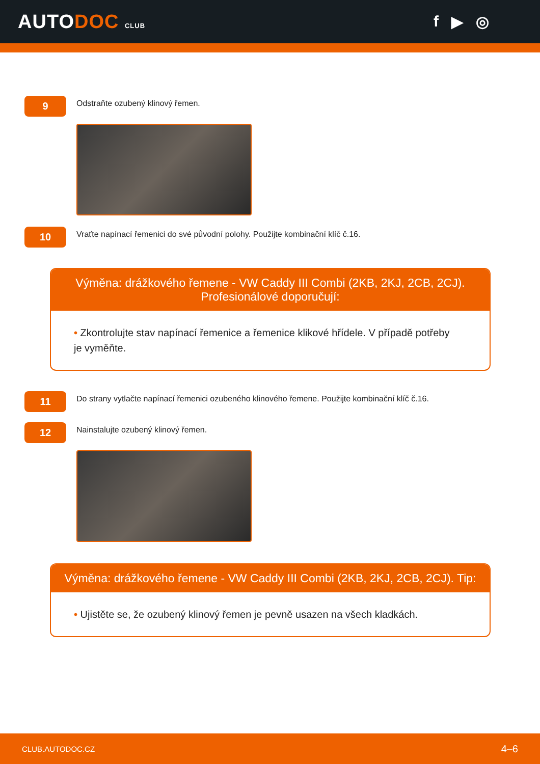AUTODOC CLUB
f ▶ ◎
9
Odstraňte ozubený klinový řemen.
10
Vraťte napínací řemenici do své původní polohy. Použijte kombinační klíč č.16.
Výměna: drážkového řemene - VW Caddy III Combi (2KB, 2KJ, 2CB, 2CJ).
Profesionálové doporučují:
• Zkontrolujte stav napínací řemenice a řemenice klikové hřídele. V případě potřeby je vyměňte.
11
Do strany vytlačte napínací řemenici ozubeného klinového řemene. Použijte kombinační klíč č.16.
12
Nainstalujte ozubený klinový řemen.
Výměna: drážkového řemene - VW Caddy III Combi (2KB, 2KJ, 2CB, 2CJ). Tip:
• Ujistěte se, že ozubený klinový řemen je pevně usazen na všech kladkách.
CLUB.AUTODOC.CZ 4–6